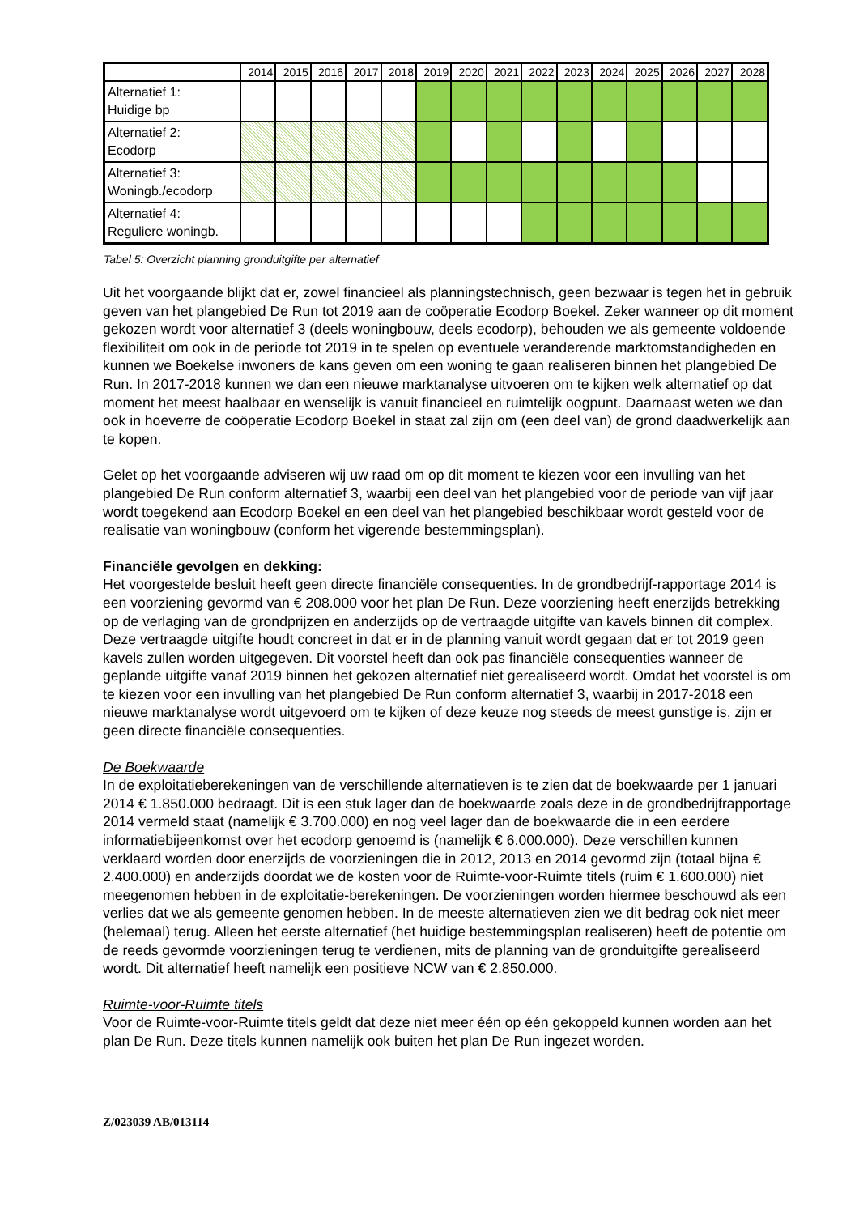| | 2014 | 2015 | 2016 | 2017 | 2018 | 2019 | 2020 | 2021 | 2022 | 2023 | 2024 | 2025 | 2026 | 2027 | 2028 |
| --- | --- | --- | --- | --- | --- | --- | --- | --- | --- | --- | --- | --- | --- | --- | --- |
| Alternatief 1: Huidige bp | | | | | | | | | | | | | | | |
| Alternatief 2: Ecodorp | | | | | | | | | | | | | | | |
| Alternatief 3: Woningb./ecodorp | | | | | | | | | | | | | | | |
| Alternatief 4: Reguliere woningb. | | | | | | | | | | | | | | | |
Tabel 5: Overzicht planning gronduitgifte per alternatief
Uit het voorgaande blijkt dat er, zowel financieel als planningstechnisch, geen bezwaar is tegen het in gebruik geven van het plangebied De Run tot 2019 aan de coöperatie Ecodorp Boekel. Zeker wanneer op dit moment gekozen wordt voor alternatief 3 (deels woningbouw, deels ecodorp), behouden we als gemeente voldoende flexibiliteit om ook in de periode tot 2019 in te spelen op eventuele veranderende marktomstandigheden en kunnen we Boekelse inwoners de kans geven om een woning te gaan realiseren binnen het plangebied De Run. In 2017-2018 kunnen we dan een nieuwe marktanalyse uitvoeren om te kijken welk alternatief op dat moment het meest haalbaar en wenselijk is vanuit financieel en ruimtelijk oogpunt. Daarnaast weten we dan ook in hoeverre de coöperatie Ecodorp Boekel in staat zal zijn om (een deel van) de grond daadwerkelijk aan te kopen.
Gelet op het voorgaande adviseren wij uw raad om op dit moment te kiezen voor een invulling van het plangebied De Run conform alternatief 3, waarbij een deel van het plangebied voor de periode van vijf jaar wordt toegekend aan Ecodorp Boekel en een deel van het plangebied beschikbaar wordt gesteld voor de realisatie van woningbouw (conform het vigerende bestemmingsplan).
Financiële gevolgen en dekking:
Het voorgestelde besluit heeft geen directe financiële consequenties. In de grondbedrijf-rapportage 2014 is een voorziening gevormd van € 208.000 voor het plan De Run. Deze voorziening heeft enerzijds betrekking op de verlaging van de grondprijzen en anderzijds op de vertraagde uitgifte van kavels binnen dit complex. Deze vertraagde uitgifte houdt concreet in dat er in de planning vanuit wordt gegaan dat er tot 2019 geen kavels zullen worden uitgegeven. Dit voorstel heeft dan ook pas financiële consequenties wanneer de geplande uitgifte vanaf 2019 binnen het gekozen alternatief niet gerealiseerd wordt. Omdat het voorstel is om te kiezen voor een invulling van het plangebied De Run conform alternatief 3, waarbij in 2017-2018 een nieuwe marktanalyse wordt uitgevoerd om te kijken of deze keuze nog steeds de meest gunstige is, zijn er geen directe financiële consequenties.
De Boekwaarde
In de exploitatieberekeningen van de verschillende alternatieven is te zien dat de boekwaarde per 1 januari 2014 € 1.850.000 bedraagt. Dit is een stuk lager dan de boekwaarde zoals deze in de grondbedrijfrapportage 2014 vermeld staat (namelijk € 3.700.000) en nog veel lager dan de boekwaarde die in een eerdere informatiebijeenkomst over het ecodorp genoemd is (namelijk € 6.000.000). Deze verschillen kunnen verklaard worden door enerzijds de voorzieningen die in 2012, 2013 en 2014 gevormd zijn (totaal bijna € 2.400.000) en anderzijds doordat we de kosten voor de Ruimte-voor-Ruimte titels (ruim € 1.600.000) niet meegenomen hebben in de exploitatie-berekeningen. De voorzieningen worden hiermee beschouwd als een verlies dat we als gemeente genomen hebben. In de meeste alternatieven zien we dit bedrag ook niet meer (helemaal) terug. Alleen het eerste alternatief (het huidige bestemmingsplan realiseren) heeft de potentie om de reeds gevormde voorzieningen terug te verdienen, mits de planning van de gronduitgifte gerealiseerd wordt. Dit alternatief heeft namelijk een positieve NCW van € 2.850.000.
Ruimte-voor-Ruimte titels
Voor de Ruimte-voor-Ruimte titels geldt dat deze niet meer één op één gekoppeld kunnen worden aan het plan De Run. Deze titels kunnen namelijk ook buiten het plan De Run ingezet worden.
Z/023039 AB/013114